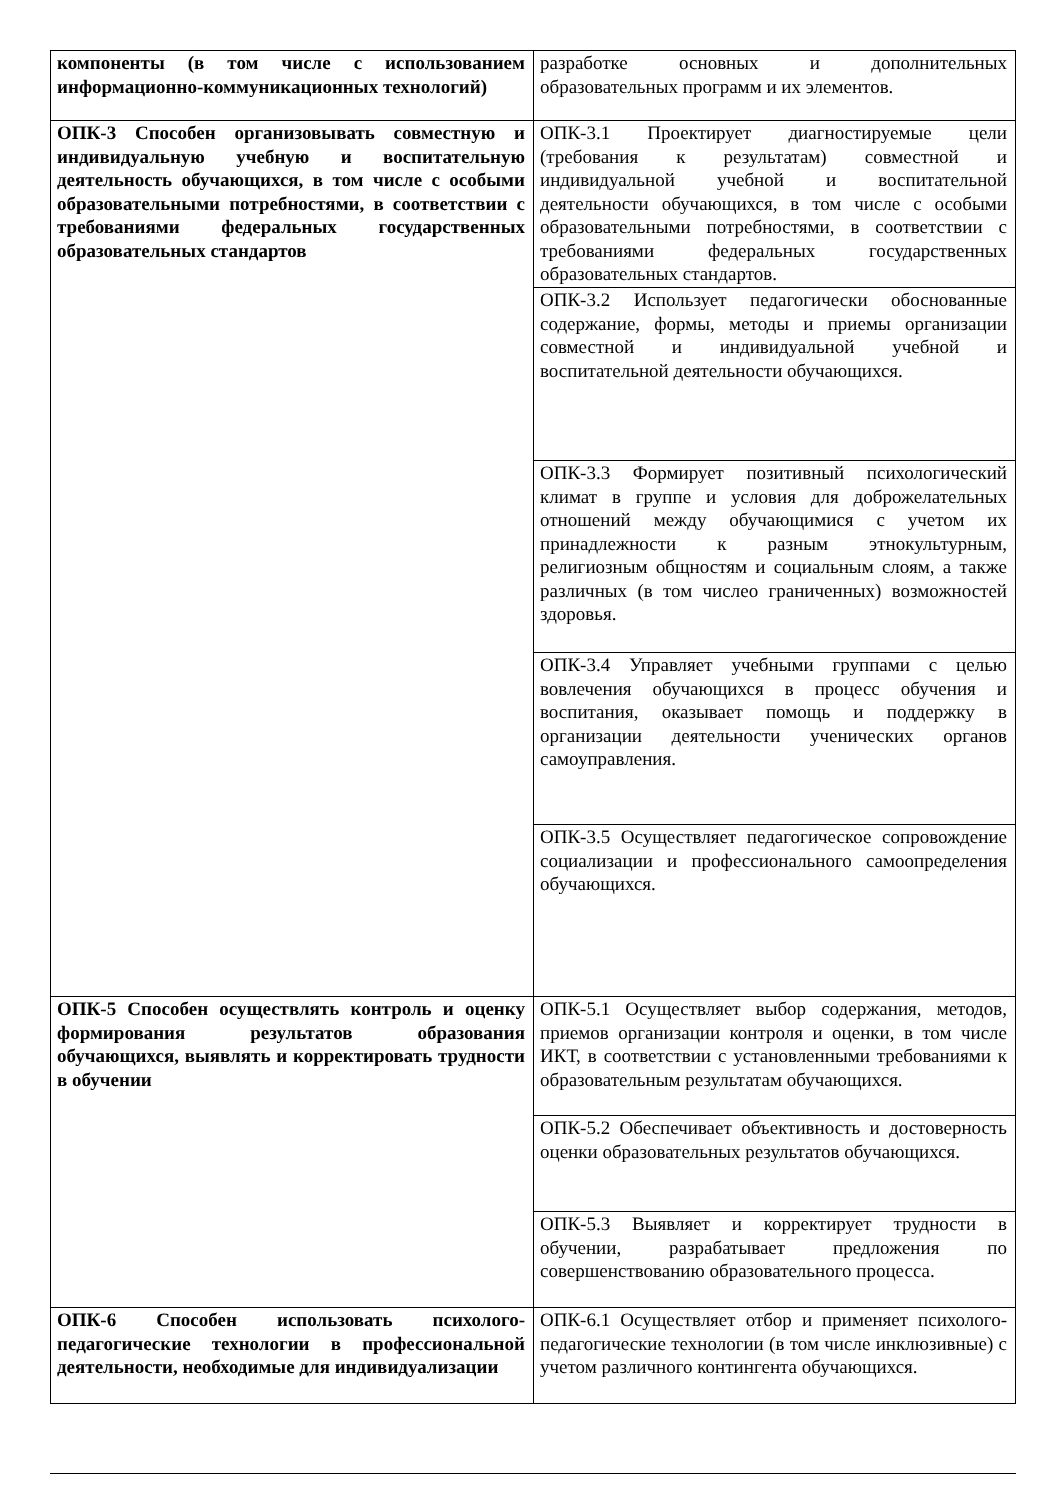| компоненты (в том числе с использованием информационно-коммуникационных технологий) | разработке основных и дополнительных образовательных программ и их элементов. |
| ОПК-3 Способен организовывать совместную и индивидуальную учебную и воспитательную деятельность обучающихся, в том числе с особыми образовательными потребностями, в соответствии с требованиями федеральных государственных образовательных стандартов | ОПК-3.1 Проектирует диагностируемые цели (требования к результатам) совместной и индивидуальной учебной и воспитательной деятельности обучающихся, в том числе с особыми образовательными потребностями, в соответствии с требованиями федеральных государственных образовательных стандартов. |
| | ОПК-3.2 Использует педагогически обоснованные содержание, формы, методы и приемы организации совместной и индивидуальной учебной и воспитательной деятельности обучающихся. |
| | ОПК-3.3 Формирует позитивный психологический климат в группе и условия для доброжелательных отношений между обучающимися с учетом их принадлежности к разным этнокультурным, религиозным общностям и социальным слоям, а также различных (в том числео граниченных) возможностей здоровья. |
| | ОПК-3.4 Управляет учебными группами с целью вовлечения обучающихся в процесс обучения и воспитания, оказывает помощь и поддержку в организации деятельности ученических органов самоуправления. |
| | ОПК-3.5 Осуществляет педагогическое сопровождение социализации и профессионального самоопределения обучающихся. |
| ОПК-5 Способен осуществлять контроль и оценку формирования результатов образования обучающихся, выявлять и корректировать трудности в обучении | ОПК-5.1 Осуществляет выбор содержания, методов, приемов организации контроля и оценки, в том числе ИКТ, в соответствии с установленными требованиями к образовательным результатам обучающихся. |
| | ОПК-5.2 Обеспечивает объективность и достоверность оценки образовательных результатов обучающихся. |
| | ОПК-5.3 Выявляет и корректирует трудности в обучении, разрабатывает предложения по совершенствованию образовательного процесса. |
| ОПК-6 Способен использовать психолого-педагогические технологии в профессиональной деятельности, необходимые для индивидуализации | ОПК-6.1 Осуществляет отбор и применяет психолого-педагогические технологии (в том числе инклюзивные) с учетом различного контингента обучающихся. |